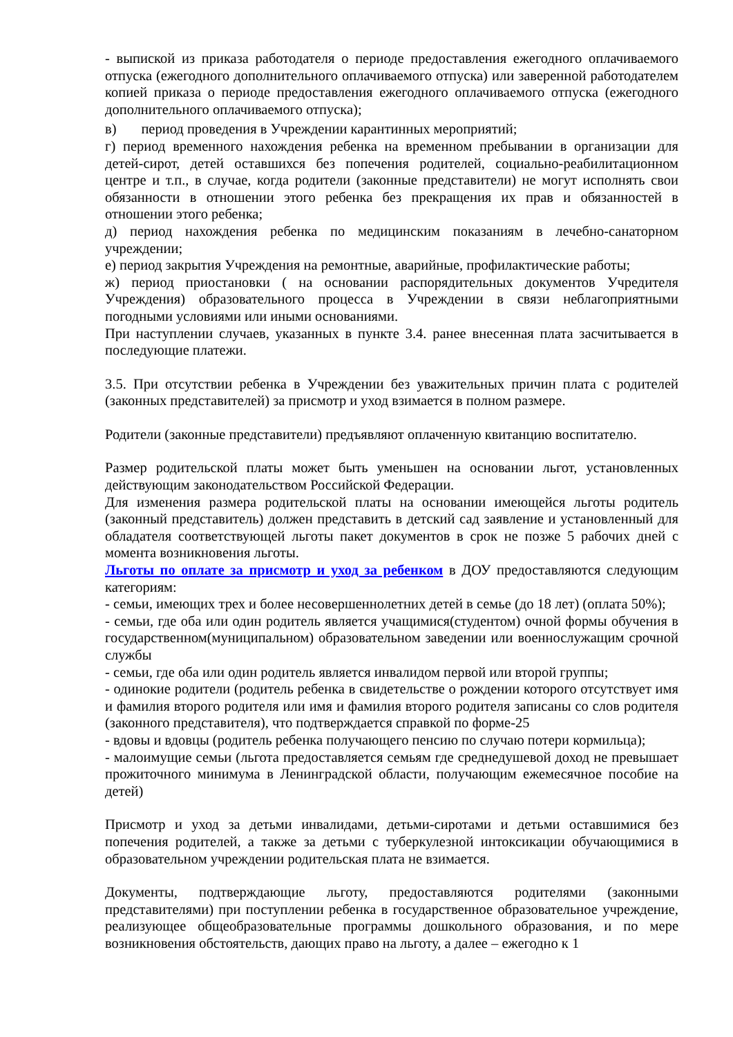- выпиской из приказа работодателя о периоде предоставления ежегодного оплачиваемого отпуска (ежегодного дополнительного оплачиваемого отпуска) или заверенной работодателем копией приказа о периоде предоставления ежегодного оплачиваемого отпуска (ежегодного дополнительного оплачиваемого отпуска);
в) период проведения в Учреждении карантинных мероприятий;
г) период временного нахождения ребенка на временном пребывании в организации для детей-сирот, детей оставшихся без попечения родителей, социально-реабилитационном центре и т.п., в случае, когда родители (законные представители) не могут исполнять свои обязанности в отношении этого ребенка без прекращения их прав и обязанностей в отношении этого ребенка;
д) период нахождения ребенка по медицинским показаниям в лечебно-санаторном учреждении;
е) период закрытия Учреждения на ремонтные, аварийные, профилактические работы;
ж) период приостановки ( на основании распорядительных документов Учредителя Учреждения) образовательного процесса в Учреждении в связи неблагоприятными погодными условиями или иными основаниями.
При наступлении случаев, указанных в пункте 3.4. ранее внесенная плата засчитывается в последующие платежи.
3.5. При отсутствии ребенка в Учреждении без уважительных причин плата с родителей (законных представителей) за присмотр и уход взимается в полном размере.
Родители (законные представители) предъявляют оплаченную квитанцию воспитателю.
Размер родительской платы может быть уменьшен на основании льгот, установленных действующим законодательством Российской Федерации.
Для изменения размера родительской платы на основании имеющейся льготы родитель (законный представитель) должен представить в детский сад заявление и установленный для обладателя соответствующей льготы пакет документов в срок не позже 5 рабочих дней с момента возникновения льготы.
Льготы по оплате за присмотр и уход за ребенком в ДОУ предоставляются следующим категориям:
- семьи, имеющих трех и более несовершеннолетних детей в семье (до 18 лет) (оплата 50%);
- семьи, где оба или один родитель является учащимися(студентом) очной формы обучения в государственном(муниципальном) образовательном заведении или военнослужащим срочной службы
- семьи, где оба или один родитель является инвалидом первой или второй группы;
- одинокие родители (родитель ребенка в свидетельстве о рождении которого отсутствует имя и фамилия второго родителя или имя и фамилия второго родителя записаны со слов родителя (законного представителя), что подтверждается справкой по форме-25
- вдовы и вдовцы (родитель ребенка получающего пенсию по случаю потери кормильца);
- малоимущие семьи (льгота предоставляется семьям где среднедушевой доход не превышает прожиточного минимума в Ленинградской области, получающим ежемесячное пособие на детей)
Присмотр и уход за детьми инвалидами, детьми-сиротами и детьми оставшимися без попечения родителей, а также за детьми с туберкулезной интоксикации обучающимися в образовательном учреждении родительская плата не взимается.
Документы, подтверждающие льготу, предоставляются родителями (законными представителями) при поступлении ребенка в государственное образовательное учреждение, реализующее общеобразовательные программы дошкольного образования, и по мере возникновения обстоятельств, дающих право на льготу, а далее – ежегодно к 1